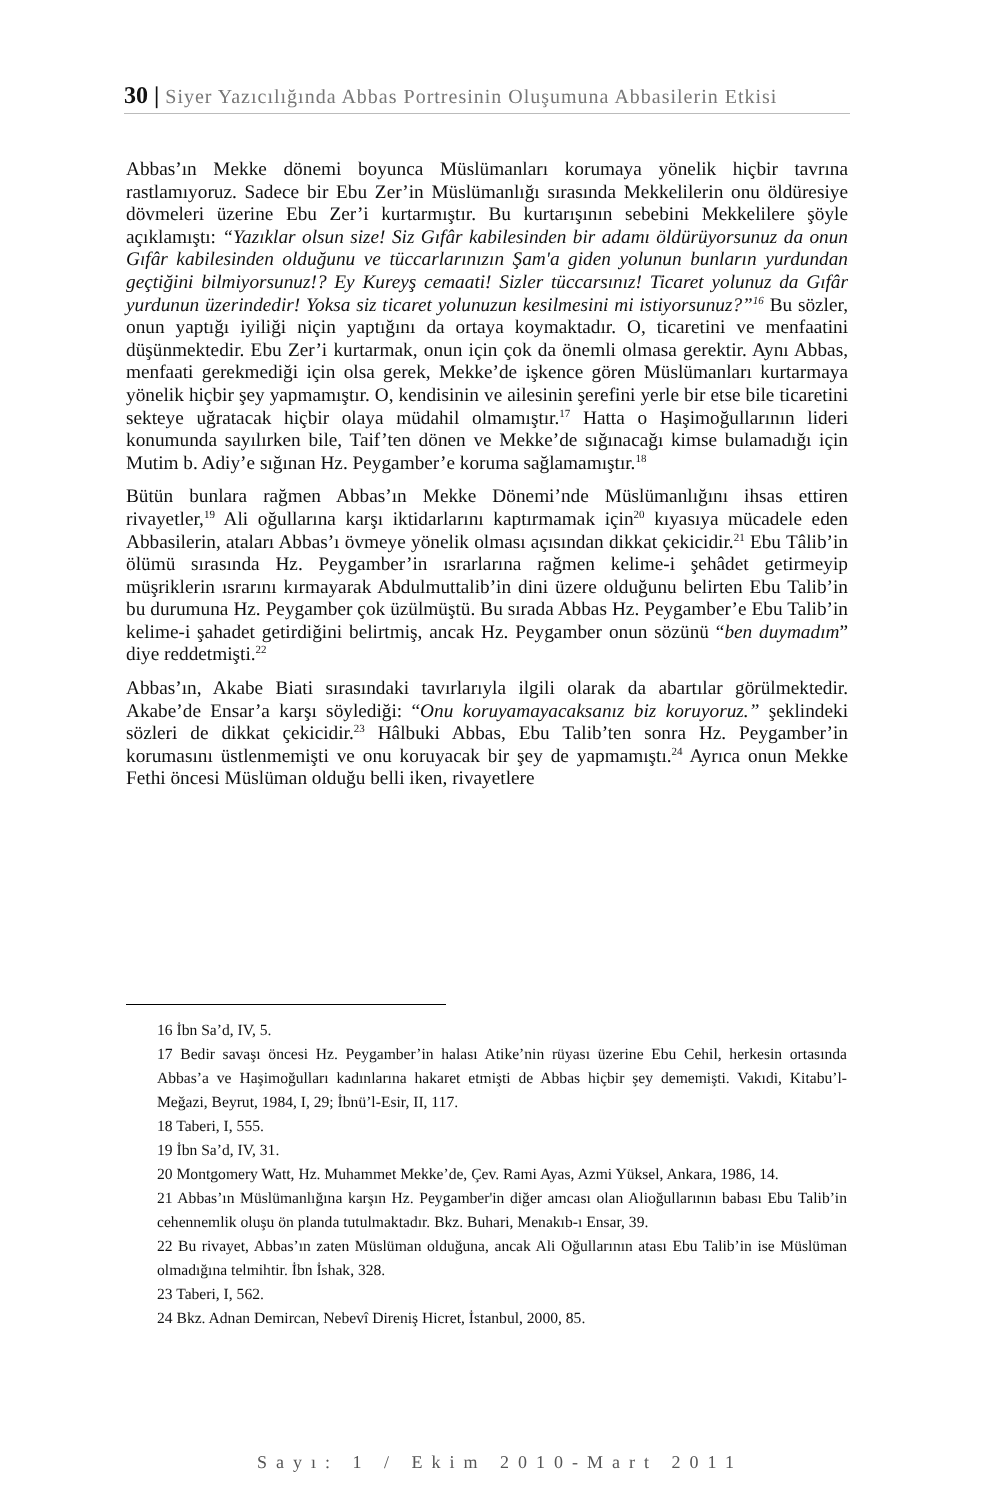30 | Siyer Yazıcılığında Abbas Portresinin Oluşumuna Abbasilerin Etkisi
Abbas’ın Mekke dönemi boyunca Müslümanları korumaya yönelik hiçbir tavrına rastlamıyoruz. Sadece bir Ebu Zer’in Müslümanlığı sırasında Mekkelilerin onu öldüresiye dövmeleri üzerine Ebu Zer’i kurtarmıştır. Bu kurtarışının sebebini Mekkelilere şöyle açıklamıştı: “Yazıklar olsun size! Siz Gıfâr kabilesinden bir adamı öldürüyorsunuz da onun Gıfâr kabilesinden olduğunu ve tüccarlarınızın Şam'a giden yolunun bunların yurdundan geçtiğini bilmiyorsunuz!? Ey Kureyş cemaati! Sizler tüccarsınız! Ticaret yolunuz da Gıfâr yurdunun üzerindedir! Yoksa siz ticaret yolunuzun kesilmesini mi istiyorsunuz?”<sup>16</sup> Bu sözler, onun yaptığı iyiliği niçin yaptığını da ortaya koymaktadır. O, ticaretini ve menfaatini düşünmektedir. Ebu Zer’i kurtarmak, onun için çok da önemli olmasa gerektir. Aynı Abbas, menfaati gerekmediği için olsa gerek, Mekke’de işkence gören Müslümanları kurtarmaya yönelik hiçbir şey yapmamıştır. O, kendisinin ve ailesinin şerefini yerle bir etse bile ticaretini sekteye uğratacak hiçbir olaya müdahil olmamıştır.<sup>17</sup> Hatta o Haşimoğullarının lideri konumunda sayılırken bile, Taif’ten dönen ve Mekke’de sığınacağı kimse bulamadığı için Mutim b. Adiy’e sığınan Hz. Peygamber’e koruma sağlamamıştır.<sup>18</sup>
Bütün bunlara rağmen Abbas’ın Mekke Dönemi’nde Müslümanlığını ihsas ettiren rivayetler,<sup>19</sup> Ali oğullarına karşı iktidarlarını kaptırmamak için<sup>20</sup> kıyasıya mücadele eden Abbasilerin, ataları Abbas’ı övmeye yönelik olması açısından dikkat çekicidir.<sup>21</sup> Ebu Tâlib’in ölümü sırasında Hz. Peygamber’in ısrarlarına rağmen kelime-i şehâdet getirmeyip müşriklerin ısrarını kırmayarak Abdulmuttalib’in dini üzere olduğunu belirten Ebu Talib’in bu durumuna Hz. Peygamber çok üzülmüştü. Bu sırada Abbas Hz. Peygamber’e Ebu Talib’in kelime-i şahadet getirdiğini belirtmiş, ancak Hz. Peygamber onun sözünü “ben duymadım” diye reddetmişti.<sup>22</sup>
Abbas’ın, Akabe Biati sırasındaki tavırlarıyla ilgili olarak da abartılar görülmektedir. Akabe’de Ensar’a karşı söylediği: “Onu koruyamayacaksanız biz koruyoruz.” şeklindeki sözleri de dikkat çekicidir.<sup>23</sup> Hâlbuki Abbas, Ebu Talib’ten sonra Hz. Peygamber’in korumasını üstlenmemişti ve onu koruyacak bir şey de yapmamıştı.<sup>24</sup> Ayrıca onun Mekke Fethi öncesi Müslüman olduğu belli iken, rivayetlere
16 İbn Sa’d, IV, 5.
17 Bedir savaşı öncesi Hz. Peygamber’in halası Atike’nin rüyası üzerine Ebu Cehil, herkesin ortasında Abbas’a ve Haşimoğulları kadınlarına hakaret etmişti de Abbas hiçbir şey dememişti. Vakıdi, Kitabu’l-Meğazi, Beyrut, 1984, I, 29; İbnü’l-Esir, II, 117.
18 Taberi, I, 555.
19 İbn Sa’d, IV, 31.
20 Montgomery Watt, Hz. Muhammet Mekke’de, Çev. Rami Ayas, Azmi Yüksel, Ankara, 1986, 14.
21 Abbas’ın Müslümanlığına karşın Hz. Peygamber'in diğer amcası olan Alioğullarının babası Ebu Talib’in cehennemlik oluşu ön planda tutulmaktadır. Bkz. Buhari, Menakıb-ı Ensar, 39.
22 Bu rivayet, Abbas’ın zaten Müslüman olduğuna, ancak Ali Oğullarının atası Ebu Talib’in ise Müslüman olmadığına telmihtir. İbn İshak, 328.
23 Taberi, I, 562.
24 Bkz. Adnan Demircan, Nebevî Direniş Hicret, İstanbul, 2000, 85.
Sayı: 1 / Ekim 2010-Mart 2011